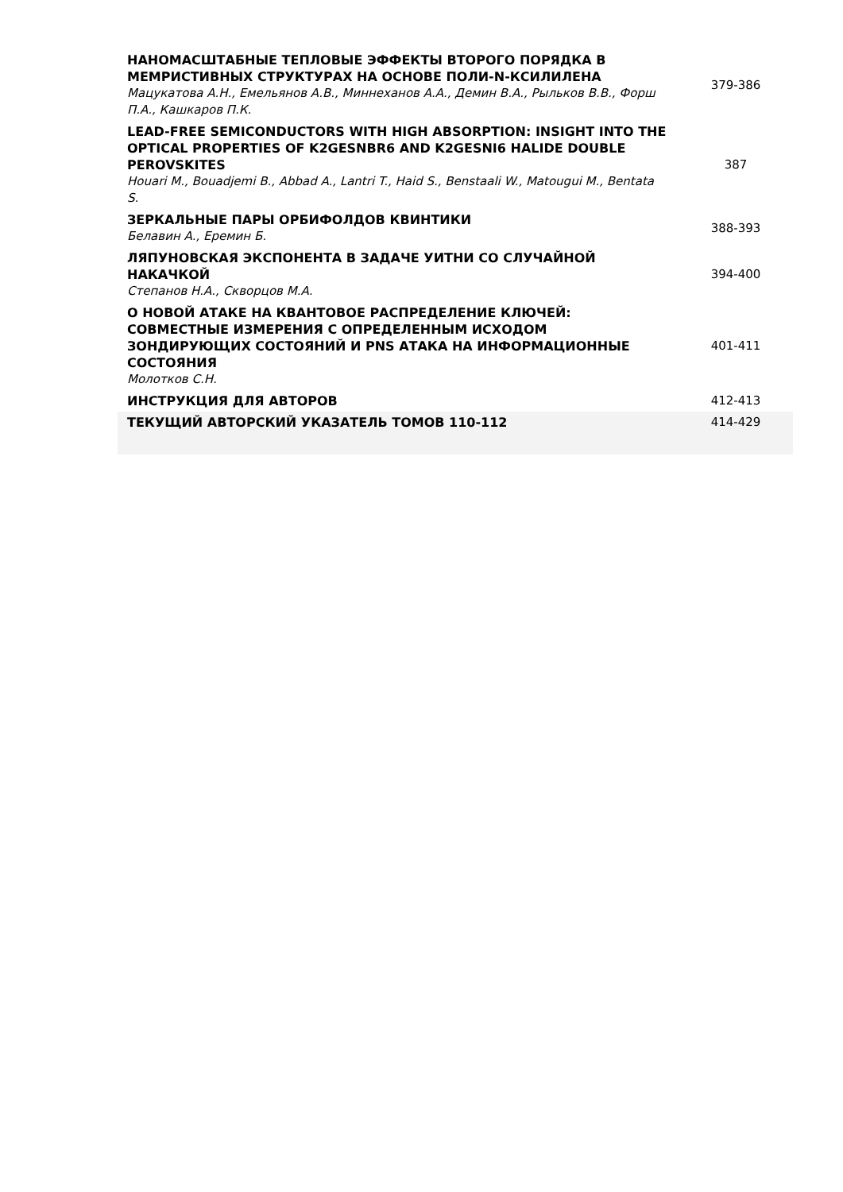| НАНОМАСШТАБНЫЕ ТЕПЛОВЫЕ ЭФФЕКТЫ ВТОРОГО ПОРЯДКА В МЕМРИСТИВНЫХ СТРУКТУРАХ НА ОСНОВЕ ПОЛИ-N-КСИЛИЛЕНА Мацукатова А.Н., Емельянов А.В., Миннеханов А.А., Демин В.А., Рыльков В.В., Форш П.А., Кашкаров П.К. | 379-386 |
| LEAD-FREE SEMICONDUCTORS WITH HIGH ABSORPTION: INSIGHT INTO THE OPTICAL PROPERTIES OF K2GESNBR6 AND K2GESNI6 HALIDE DOUBLE PEROVSKITES Houari M., Bouadjemi B., Abbad A., Lantri T., Haid S., Benstaali W., Matougui M., Bentata S. | 387 |
| ЗЕРКАЛЬНЫЕ ПАРЫ ОРБИФОЛДОВ КВИНТИКИ Белавин А., Еремин Б. | 388-393 |
| ЛЯПУНОВСКАЯ ЭКСПОНЕНТА В ЗАДАЧЕ УИТНИ СО СЛУЧАЙНОЙ НАКАЧКОЙ Степанов Н.А., Скворцов М.А. | 394-400 |
| О НОВОЙ АТАКЕ НА КВАНТОВОЕ РАСПРЕДЕЛЕНИЕ КЛЮЧЕЙ: СОВМЕСТНЫЕ ИЗМЕРЕНИЯ С ОПРЕДЕЛЕННЫМ ИСХОДОМ ЗОНДИРУЮЩИХ СОСТОЯНИЙ И PNS АТАКА НА ИНФОРМАЦИОННЫЕ СОСТОЯНИЯ Молотков С.Н. | 401-411 |
| ИНСТРУКЦИЯ ДЛЯ АВТОРОВ | 412-413 |
| ТЕКУЩИЙ АВТОРСКИЙ УКАЗАТЕЛЬ ТОМОВ 110-112 | 414-429 |